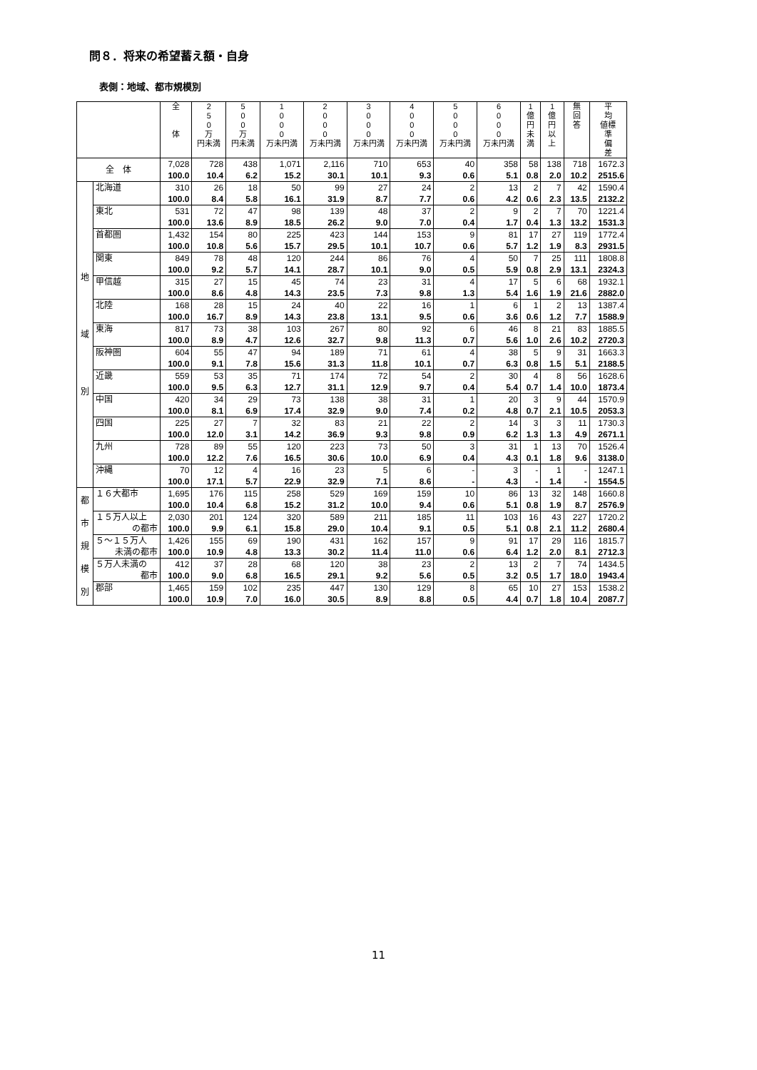問８．将来の希望蓄え額・自身
表側：地域、都市規模別
| | | 全 体 | 2 5 0 万 円未満 | 5 0 0 万 円未満 | 1 0 0 0 万未円満 | 2 0 0 0 万未円満 | 3 0 0 0 万未円満 | 4 0 0 0 万未円満 | 5 0 0 0 万未円満 | 6 0 0 0 万未円満 | 1 億 円 未 満 | 1 億 円 以 上 | 無 回 答 | 平 均 値標 準 偏 差 |
| --- | --- | --- | --- | --- | --- | --- | --- | --- | --- | --- | --- | --- | --- | --- |
| 全 体 | | 7,028 100.0 | 728 10.4 | 438 6.2 | 1,071 15.2 | 2,116 30.1 | 710 10.1 | 653 9.3 | 40 0.6 | 358 5.1 | 58 0.8 | 138 2.0 | 718 10.2 | 1672.3 2515.6 |
| 地 域 別 | 北海道 | 310 100.0 | 26 8.4 | 18 5.8 | 50 16.1 | 99 31.9 | 27 8.7 | 24 7.7 | 2 0.6 | 13 4.2 | 2 0.6 | 7 2.3 | 42 13.5 | 1590.4 2132.2 |
| | 東北 | 531 100.0 | 72 13.6 | 47 8.9 | 98 18.5 | 139 26.2 | 48 9.0 | 37 7.0 | 2 0.4 | 9 1.7 | 2 0.4 | 7 1.3 | 70 13.2 | 1221.4 1531.3 |
| | 首都圏 | 1,432 100.0 | 154 10.8 | 80 5.6 | 225 15.7 | 423 29.5 | 144 10.1 | 153 10.7 | 9 0.6 | 81 5.7 | 17 1.2 | 27 1.9 | 119 8.3 | 1772.4 2931.5 |
| | 関東 | 849 100.0 | 78 9.2 | 48 5.7 | 120 14.1 | 244 28.7 | 86 10.1 | 76 9.0 | 4 0.5 | 50 5.9 | 7 0.8 | 25 2.9 | 111 13.1 | 1808.8 2324.3 |
| | 甲信越 | 315 100.0 | 27 8.6 | 15 4.8 | 45 14.3 | 74 23.5 | 23 7.3 | 31 9.8 | 4 1.3 | 17 5.4 | 5 1.6 | 6 1.9 | 68 21.6 | 1932.1 2882.0 |
| | 北陸 | 168 100.0 | 28 16.7 | 15 8.9 | 24 14.3 | 40 23.8 | 22 13.1 | 16 9.5 | 1 0.6 | 6 3.6 | 1 0.6 | 2 1.2 | 13 7.7 | 1387.4 1588.9 |
| | 東海 | 817 100.0 | 73 8.9 | 38 4.7 | 103 12.6 | 267 32.7 | 80 9.8 | 92 11.3 | 6 0.7 | 46 5.6 | 8 1.0 | 21 2.6 | 83 10.2 | 1885.5 2720.3 |
| | 阪神圏 | 604 100.0 | 55 9.1 | 47 7.8 | 94 15.6 | 189 31.3 | 71 11.8 | 61 10.1 | 4 0.7 | 38 6.3 | 5 0.8 | 9 1.5 | 31 5.1 | 1663.3 2188.5 |
| | 近畿 | 559 100.0 | 53 9.5 | 35 6.3 | 71 12.7 | 174 31.1 | 72 12.9 | 54 9.7 | 2 0.4 | 30 5.4 | 4 0.7 | 8 1.4 | 56 10.0 | 1628.6 1873.4 |
| | 中国 | 420 100.0 | 34 8.1 | 29 6.9 | 73 17.4 | 138 32.9 | 38 9.0 | 31 7.4 | 1 0.2 | 20 4.8 | 3 0.7 | 9 2.1 | 44 10.5 | 1570.9 2053.3 |
| | 四国 | 225 100.0 | 27 12.0 | 7 3.1 | 32 14.2 | 83 36.9 | 21 9.3 | 22 9.8 | 2 0.9 | 14 6.2 | 3 1.3 | 3 1.3 | 11 4.9 | 1730.3 2671.1 |
| | 九州 | 728 100.0 | 89 12.2 | 55 7.6 | 120 16.5 | 223 30.6 | 73 10.0 | 50 6.9 | 3 0.4 | 31 4.3 | 1 0.1 | 13 1.8 | 70 9.6 | 1526.4 3138.0 |
| | 沖縄 | 70 100.0 | 12 17.1 | 4 5.7 | 16 22.9 | 23 32.9 | 5 7.1 | 6 8.6 | - - | 3 4.3 | - - | 1 1.4 | - - | 1247.1 1554.5 |
| 都 市 規 模 別 | １６大都市 | 1,695 100.0 | 176 10.4 | 115 6.8 | 258 15.2 | 529 31.2 | 169 10.0 | 159 9.4 | 10 0.6 | 86 5.1 | 13 0.8 | 32 1.9 | 148 8.7 | 1660.8 2576.9 |
| | １５万人以上 の都市 | 2,030 100.0 | 201 9.9 | 124 6.1 | 320 15.8 | 589 29.0 | 211 10.4 | 185 9.1 | 11 0.5 | 103 5.1 | 16 0.8 | 43 2.1 | 227 11.2 | 1720.2 2680.4 |
| | ５～１５万人 未満の都市 | 1,426 100.0 | 155 10.9 | 69 4.8 | 190 13.3 | 431 30.2 | 162 11.4 | 157 11.0 | 9 0.6 | 91 6.4 | 17 1.2 | 29 2.0 | 116 8.1 | 1815.7 2712.3 |
| | ５万人未満の 都市 | 412 100.0 | 37 9.0 | 28 6.8 | 68 16.5 | 120 29.1 | 38 9.2 | 23 5.6 | 2 0.5 | 13 3.2 | 2 0.5 | 7 1.7 | 74 18.0 | 1434.5 1943.4 |
| | 郡部 | 1,465 100.0 | 159 10.9 | 102 7.0 | 235 16.0 | 447 30.5 | 130 8.9 | 129 8.8 | 8 0.5 | 65 4.4 | 10 0.7 | 27 1.8 | 153 10.4 | 1538.2 2087.7 |
11